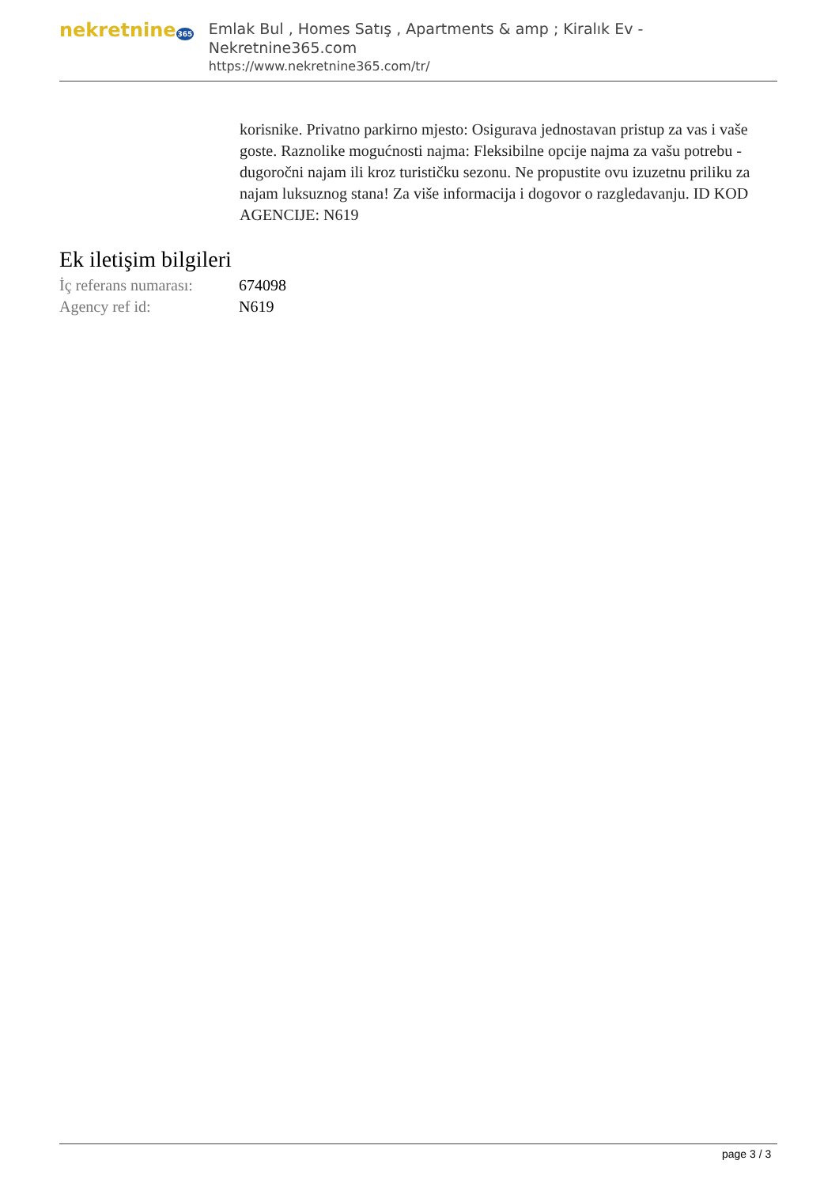nekretnine365
Emlak Bul , Homes Satış , Apartments & amp ; Kiralık Ev - Nekretnine365.com
https://www.nekretnine365.com/tr/
korisnike. Privatno parkirno mjesto: Osigurava jednostavan pristup za vas i vaše goste. Raznolike mogućnosti najma: Fleksibilne opcije najma za vašu potrebu - dugoročni najam ili kroz turističku sezonu. Ne propustite ovu izuzetnu priliku za najam luksuznog stana! Za više informacija i dogovor o razgledavanju. ID KOD AGENCIJE: N619
Ek iletişim bilgileri
| İç referans numarası: | 674098 |
| Agency ref id: | N619 |
page 3 / 3